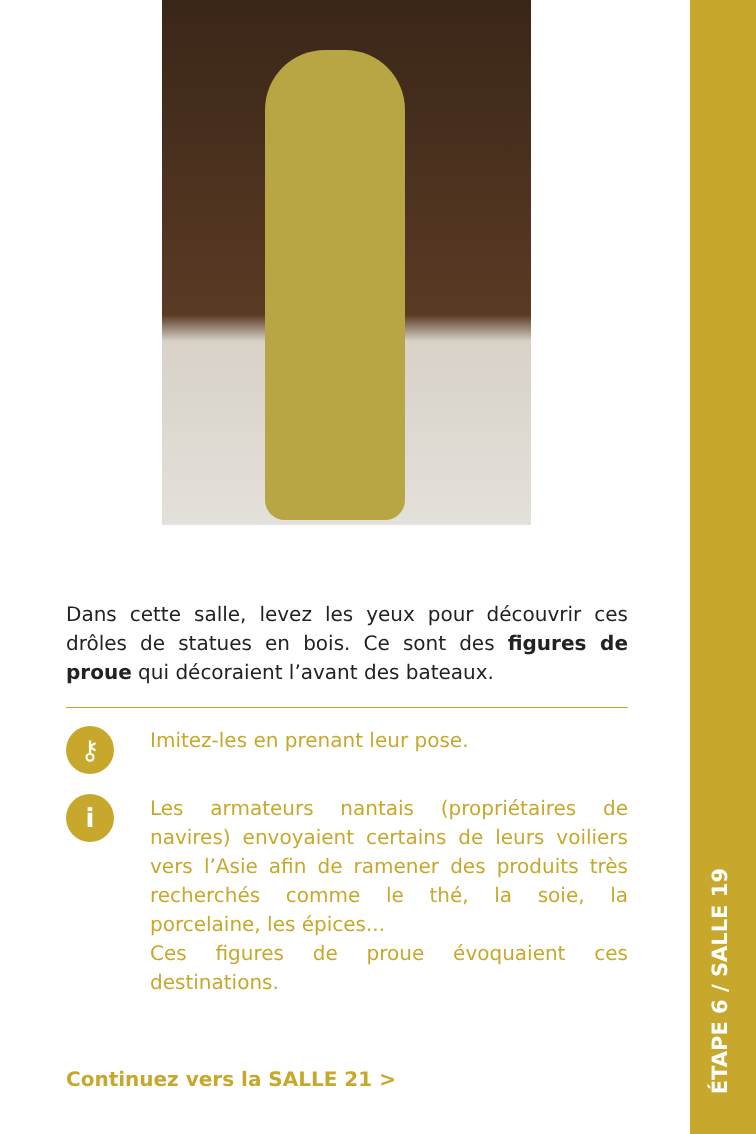Dans cette salle, levez les yeux pour découvrir ces drôles de statues en bois. Ce sont des figures de proue qui décoraient l’avant des bateaux.
⚷
Imitez-les en prenant leur pose.
i
Les armateurs nantais (propriétaires de navires) envoyaient certains de leurs voiliers vers l’Asie afin de ramener des produits très recherchés comme le thé, la soie, la porcelaine, les épices...
Ces figures de proue évoquaient ces destinations.
Continuez vers la SALLE 21 >
ÉTAPE 6 / SALLE 19